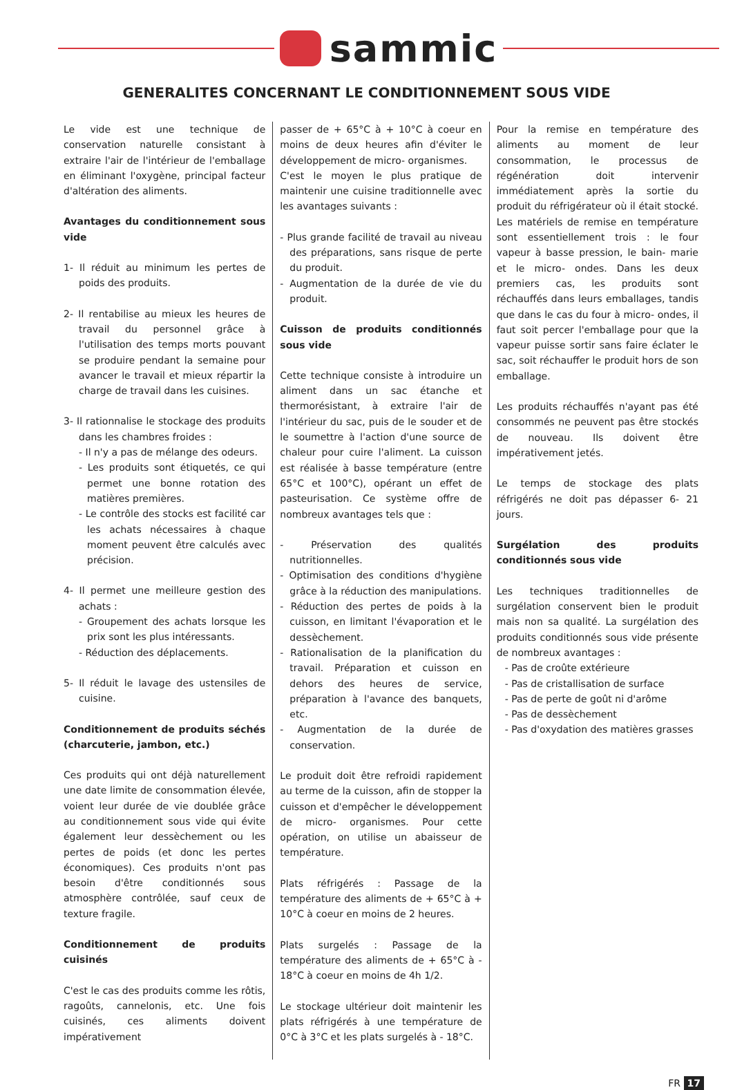sammic
GENERALITES CONCERNANT LE CONDITIONNEMENT SOUS VIDE
Le vide est une technique de conservation naturelle consistant à extraire l'air de l'intérieur de l'emballage en éliminant l'oxygène, principal facteur d'altération des aliments.
Avantages du conditionnement sous vide
1- Il réduit au minimum les pertes de poids des produits.
2- Il rentabilise au mieux les heures de travail du personnel grâce à l'utilisation des temps morts pouvant se produire pendant la semaine pour avancer le travail et mieux répartir la charge de travail dans les cuisines.
3- Il rationnalise le stockage des produits dans les chambres froides :
- Il n'y a pas de mélange des odeurs.
- Les produits sont étiquetés, ce qui permet une bonne rotation des matières premières.
- Le contrôle des stocks est facilité car les achats nécessaires à chaque moment peuvent être calculés avec précision.
4- Il permet une meilleure gestion des achats :
- Groupement des achats lorsque les prix sont les plus intéressants.
- Réduction des déplacements.
5- Il réduit le lavage des ustensiles de cuisine.
Conditionnement de produits séchés (charcuterie, jambon, etc.)
Ces produits qui ont déjà naturellement une date limite de consommation élevée, voient leur durée de vie doublée grâce au conditionnement sous vide qui évite également leur dessèchement ou les pertes de poids (et donc les pertes économiques). Ces produits n'ont pas besoin d'être conditionnés sous atmosphère contrôlée, sauf ceux de texture fragile.
Conditionnement de produits cuisinés
C'est le cas des produits comme les rôtis, ragoûts, cannelonis, etc. Une fois cuisinés, ces aliments doivent impérativement
passer de + 65°C à + 10°C à coeur en moins de deux heures afin d'éviter le développement de micro- organismes.
C'est le moyen le plus pratique de maintenir une cuisine traditionnelle avec les avantages suivants :
- Plus grande facilité de travail au niveau des préparations, sans risque de perte du produit.
- Augmentation de la durée de vie du produit.
Cuisson de produits conditionnés sous vide
Cette technique consiste à introduire un aliment dans un sac étanche et thermorésistant, à extraire l'air de l'intérieur du sac, puis de le souder et de le soumettre à l'action d'une source de chaleur pour cuire l'aliment. La cuisson est réalisée à basse température (entre 65°C et 100°C), opérant un effet de pasteurisation. Ce système offre de nombreux avantages tels que :
- Préservation des qualités nutritionnelles.
- Optimisation des conditions d'hygiène grâce à la réduction des manipulations.
- Réduction des pertes de poids à la cuisson, en limitant l'évaporation et le dessèchement.
- Rationalisation de la planification du travail. Préparation et cuisson en dehors des heures de service, préparation à l'avance des banquets, etc.
- Augmentation de la durée de conservation.
Le produit doit être refroidi rapidement au terme de la cuisson, afin de stopper la cuisson et d'empêcher le développement de micro- organismes. Pour cette opération, on utilise un abaisseur de température.
Plats réfrigérés : Passage de la température des aliments de + 65°C à + 10°C à coeur en moins de 2 heures.
Plats surgelés : Passage de la température des aliments de + 65°C à - 18°C à coeur en moins de 4h 1/2.
Le stockage ultérieur doit maintenir les plats réfrigérés à une température de 0°C à 3°C et les plats surgelés à - 18°C.
Pour la remise en température des aliments au moment de leur consommation, le processus de régénération doit intervenir immédiatement après la sortie du produit du réfrigérateur où il était stocké. Les matériels de remise en température sont essentiellement trois : le four vapeur à basse pression, le bain- marie et le micro- ondes. Dans les deux premiers cas, les produits sont réchauffés dans leurs emballages, tandis que dans le cas du four à micro- ondes, il faut soit percer l'emballage pour que la vapeur puisse sortir sans faire éclater le sac, soit réchauffer le produit hors de son emballage.
Les produits réchauffés n'ayant pas été consommés ne peuvent pas être stockés de nouveau. Ils doivent être impérativement jetés.
Le temps de stockage des plats réfrigérés ne doit pas dépasser 6- 21 jours.
Surgélation des produits conditionnés sous vide
Les techniques traditionnelles de surgélation conservent bien le produit mais non sa qualité. La surgélation des produits conditionnés sous vide présente de nombreux avantages :
- Pas de croûte extérieure
- Pas de cristallisation de surface
- Pas de perte de goût ni d'arôme
- Pas de dessèchement
- Pas d'oxydation des matières grasses
FR 17